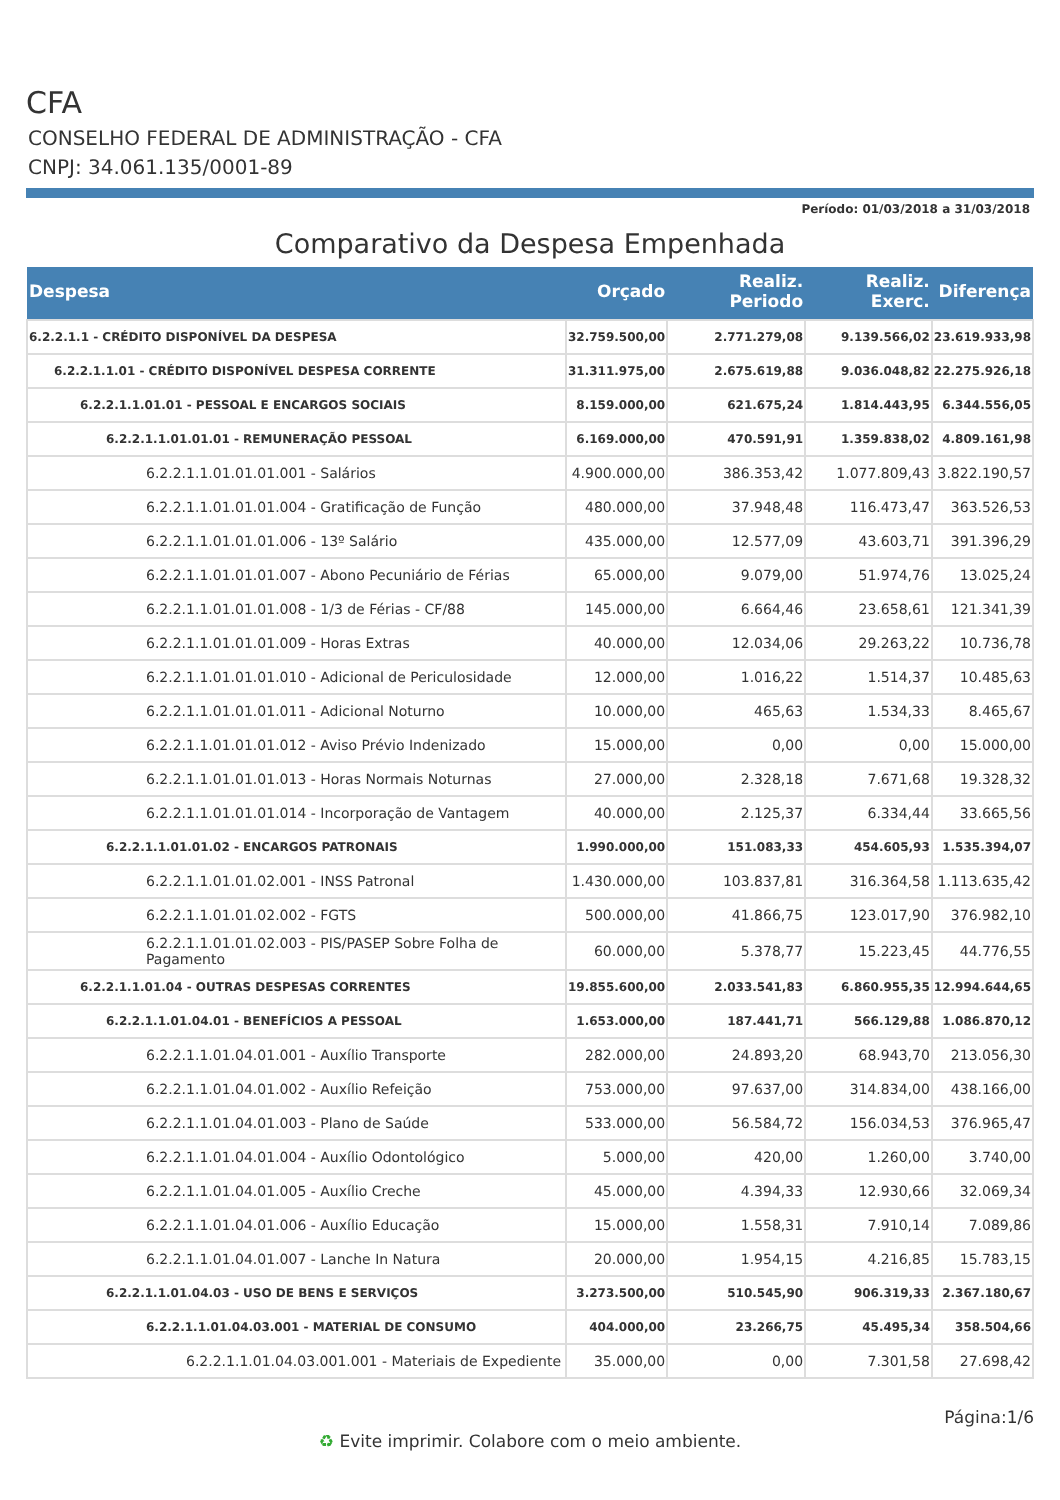CFA
CONSELHO FEDERAL DE ADMINISTRAÇÃO - CFA
CNPJ: 34.061.135/0001-89
Período: 01/03/2018 a 31/03/2018
Comparativo da Despesa Empenhada
| Despesa | Orçado | Realiz. Periodo | Realiz. Exerc. | Diferença |
| --- | --- | --- | --- | --- |
| 6.2.2.1.1 - CRÉDITO DISPONÍVEL DA DESPESA | 32.759.500,00 | 2.771.279,08 | 9.139.566,02 | 23.619.933,98 |
| 6.2.2.1.1.01 - CRÉDITO DISPONÍVEL DESPESA CORRENTE | 31.311.975,00 | 2.675.619,88 | 9.036.048,82 | 22.275.926,18 |
| 6.2.2.1.1.01.01 - PESSOAL E ENCARGOS SOCIAIS | 8.159.000,00 | 621.675,24 | 1.814.443,95 | 6.344.556,05 |
| 6.2.2.1.1.01.01.01 - REMUNERAÇÃO PESSOAL | 6.169.000,00 | 470.591,91 | 1.359.838,02 | 4.809.161,98 |
| 6.2.2.1.1.01.01.01.001 - Salários | 4.900.000,00 | 386.353,42 | 1.077.809,43 | 3.822.190,57 |
| 6.2.2.1.1.01.01.01.004 - Gratificação de Função | 480.000,00 | 37.948,48 | 116.473,47 | 363.526,53 |
| 6.2.2.1.1.01.01.01.006 - 13º Salário | 435.000,00 | 12.577,09 | 43.603,71 | 391.396,29 |
| 6.2.2.1.1.01.01.01.007 - Abono Pecuniário de Férias | 65.000,00 | 9.079,00 | 51.974,76 | 13.025,24 |
| 6.2.2.1.1.01.01.01.008 - 1/3 de Férias - CF/88 | 145.000,00 | 6.664,46 | 23.658,61 | 121.341,39 |
| 6.2.2.1.1.01.01.01.009 - Horas Extras | 40.000,00 | 12.034,06 | 29.263,22 | 10.736,78 |
| 6.2.2.1.1.01.01.01.010 - Adicional de Periculosidade | 12.000,00 | 1.016,22 | 1.514,37 | 10.485,63 |
| 6.2.2.1.1.01.01.01.011 - Adicional Noturno | 10.000,00 | 465,63 | 1.534,33 | 8.465,67 |
| 6.2.2.1.1.01.01.01.012 - Aviso Prévio Indenizado | 15.000,00 | 0,00 | 0,00 | 15.000,00 |
| 6.2.2.1.1.01.01.01.013 - Horas Normais Noturnas | 27.000,00 | 2.328,18 | 7.671,68 | 19.328,32 |
| 6.2.2.1.1.01.01.01.014 - Incorporação de Vantagem | 40.000,00 | 2.125,37 | 6.334,44 | 33.665,56 |
| 6.2.2.1.1.01.01.02 - ENCARGOS PATRONAIS | 1.990.000,00 | 151.083,33 | 454.605,93 | 1.535.394,07 |
| 6.2.2.1.1.01.01.02.001 - INSS Patronal | 1.430.000,00 | 103.837,81 | 316.364,58 | 1.113.635,42 |
| 6.2.2.1.1.01.01.02.002 - FGTS | 500.000,00 | 41.866,75 | 123.017,90 | 376.982,10 |
| 6.2.2.1.1.01.01.02.003 - PIS/PASEP Sobre Folha de Pagamento | 60.000,00 | 5.378,77 | 15.223,45 | 44.776,55 |
| 6.2.2.1.1.01.04 - OUTRAS DESPESAS CORRENTES | 19.855.600,00 | 2.033.541,83 | 6.860.955,35 | 12.994.644,65 |
| 6.2.2.1.1.01.04.01 - BENEFÍCIOS A PESSOAL | 1.653.000,00 | 187.441,71 | 566.129,88 | 1.086.870,12 |
| 6.2.2.1.1.01.04.01.001 - Auxílio Transporte | 282.000,00 | 24.893,20 | 68.943,70 | 213.056,30 |
| 6.2.2.1.1.01.04.01.002 - Auxílio Refeição | 753.000,00 | 97.637,00 | 314.834,00 | 438.166,00 |
| 6.2.2.1.1.01.04.01.003 - Plano de Saúde | 533.000,00 | 56.584,72 | 156.034,53 | 376.965,47 |
| 6.2.2.1.1.01.04.01.004 - Auxílio Odontológico | 5.000,00 | 420,00 | 1.260,00 | 3.740,00 |
| 6.2.2.1.1.01.04.01.005 - Auxílio Creche | 45.000,00 | 4.394,33 | 12.930,66 | 32.069,34 |
| 6.2.2.1.1.01.04.01.006 - Auxílio Educação | 15.000,00 | 1.558,31 | 7.910,14 | 7.089,86 |
| 6.2.2.1.1.01.04.01.007 - Lanche In Natura | 20.000,00 | 1.954,15 | 4.216,85 | 15.783,15 |
| 6.2.2.1.1.01.04.03 - USO DE BENS E SERVIÇOS | 3.273.500,00 | 510.545,90 | 906.319,33 | 2.367.180,67 |
| 6.2.2.1.1.01.04.03.001 - MATERIAL DE CONSUMO | 404.000,00 | 23.266,75 | 45.495,34 | 358.504,66 |
| 6.2.2.1.1.01.04.03.001.001 - Materiais de Expediente | 35.000,00 | 0,00 | 7.301,58 | 27.698,42 |
Página:1/6
♻ Evite imprimir. Colabore com o meio ambiente.